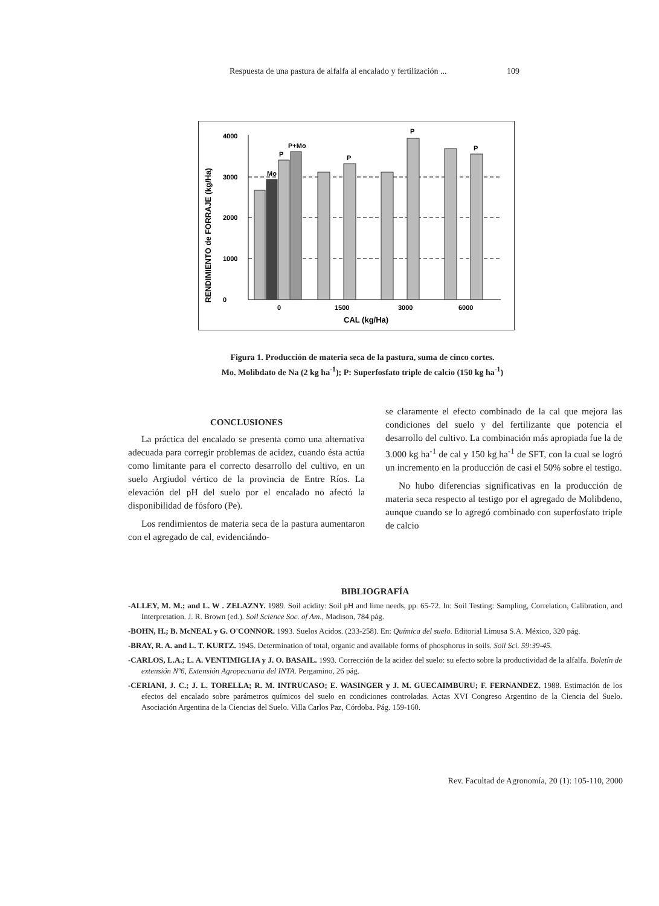Respuesta de una pastura de alfalfa al encalado y fertilización ... 109
RENDIMIENTO de FORRAJE (kg/Ha)
0
1000
2000
3000
4000
Mo
P
P+Mo
P
P
P
0
1500
3000
6000
CAL (kg/Ha)
Figura 1. Producción de materia seca de la pastura, suma de cinco cortes.
Mo. Molibdato de Na (2 kg ha<sup>-1</sup>); P: Superfosfato triple de calcio (150 kg ha<sup>-1</sup>)
CONCLUSIONES
La práctica del encalado se presenta como una alternativa adecuada para corregir problemas de acidez, cuando ésta actúa como limitante para el correcto desarrollo del cultivo, en un suelo Argiudol vértico de la provincia de Entre Ríos. La elevación del pH del suelo por el encalado no afectó la disponibilidad de fósforo (Pe).
Los rendimientos de materia seca de la pastura aumentaron con el agregado de cal, evidenciándo-
se claramente el efecto combinado de la cal que mejora las condiciones del suelo y del fertilizante que potencia el desarrollo del cultivo. La combinación más apropiada fue la de 3.000 kg ha<sup>-1</sup> de cal y 150 kg ha<sup>-1</sup> de SFT, con la cual se logró un incremento en la producción de casi el 50% sobre el testigo.
No hubo diferencias significativas en la producción de materia seca respecto al testigo por el agregado de Molibdeno, aunque cuando se lo agregó combinado con superfosfato triple de calcio
BIBLIOGRAFÍA
-ALLEY, M. M.; and L. W . ZELAZNY. 1989. Soil acidity: Soil pH and lime needs, pp. 65-72. In: Soil Testing: Sampling, Correlation, Calibration, and Interpretation. J. R. Brown (ed.). Soil Science Soc. of Am., Madison, 784 pág.
-BOHN, H.; B. McNEAL y G. O'CONNOR. 1993. Suelos Acidos. (233-258). En: Química del suelo. Editorial Limusa S.A. México, 320 pág.
-BRAY, R. A. and L. T. KURTZ. 1945. Determination of total, organic and available forms of phosphorus in soils. Soil Sci. 59:39-45.
-CARLOS, L.A.; L. A. VENTIMIGLIA y J. O. BASAIL. 1993. Corrección de la acidez del suelo: su efecto sobre la productividad de la alfalfa. Boletín de extensión Nº6, Extensión Agropecuaria del INTA. Pergamino, 26 pág.
-CERIANI, J. C.; J. L. TORELLA; R. M. INTRUCASO; E. WASINGER y J. M. GUECAIMBURU; F. FERNANDEZ. 1988. Estimación de los efectos del encalado sobre parámetros químicos del suelo en condiciones controladas. Actas XVI Congreso Argentino de la Ciencia del Suelo. Asociación Argentina de la Ciencias del Suelo. Villa Carlos Paz, Córdoba. Pág. 159-160.
Rev. Facultad de Agronomía, 20 (1): 105-110, 2000